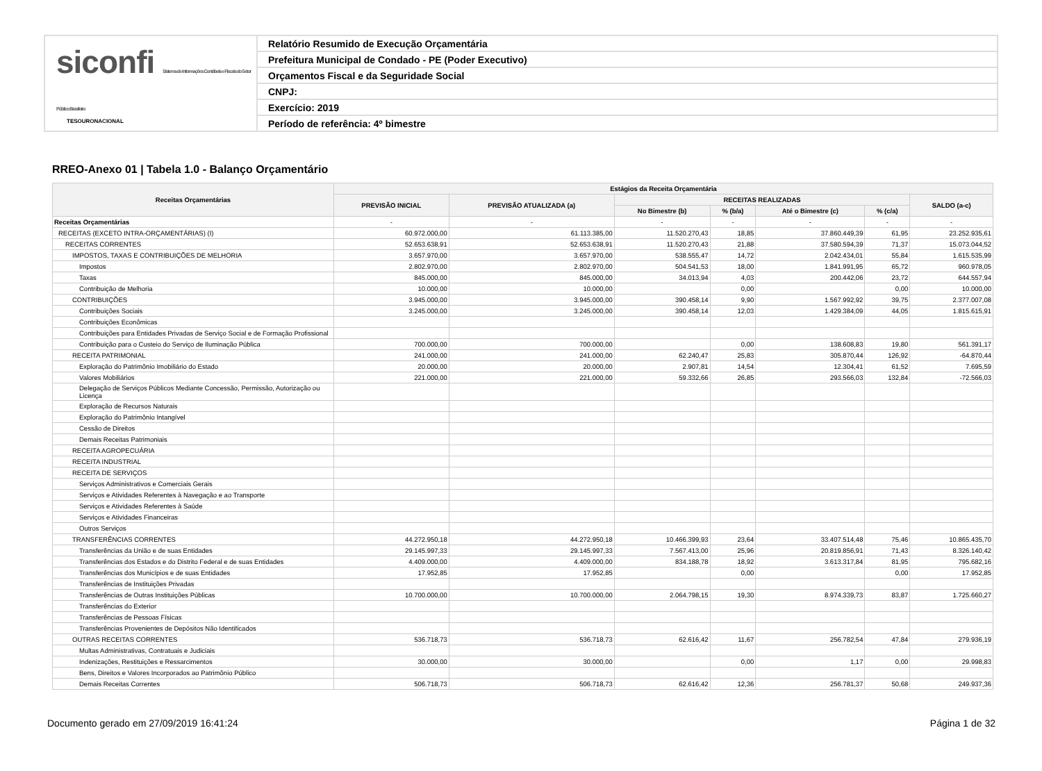siconfi Sistema de Informações Contábeis e Fiscais do Setor Público Brasileiro
TESOURONACIONAL
Relatório Resumido de Execução Orçamentária
Prefeitura Municipal de Condado - PE (Poder Executivo)
Orçamentos Fiscal e da Seguridade Social
CNPJ:
Exercício: 2019
Período de referência: 4º bimestre
RREO-Anexo 01 | Tabela 1.0 - Balanço Orçamentário
| Receitas Orçamentárias | Estágios da Receita Orçamentária | | | | | | |
| --- | --- | --- | --- | --- | --- | --- | --- |
| | PREVISÃO INICIAL | PREVISÃO ATUALIZADA (a) | RECEITAS REALIZADAS | | | | SALDO (a-c) |
| | | | No Bimestre (b) | % (b/a) | Até o Bimestre (c) | % (c/a) | |
| Receitas Orçamentárias | - | - | - | - | - | - | - |
| RECEITAS (EXCETO INTRA-ORÇAMENTÁRIAS) (I) | 60.972.000,00 | 61.113.385,00 | 11.520.270,43 | 18,85 | 37.860.449,39 | 61,95 | 23.252.935,61 |
| RECEITAS CORRENTES | 52.653.638,91 | 52.653.638,91 | 11.520.270,43 | 21,88 | 37.580.594,39 | 71,37 | 15.073.044,52 |
| IMPOSTOS, TAXAS E CONTRIBUIÇÕES DE MELHORIA | 3.657.970,00 | 3.657.970,00 | 538.555,47 | 14,72 | 2.042.434,01 | 55,84 | 1.615.535,99 |
| Impostos | 2.802.970,00 | 2.802.970,00 | 504.541,53 | 18,00 | 1.841.991,95 | 65,72 | 960.978,05 |
| Taxas | 845.000,00 | 845.000,00 | 34.013,94 | 4,03 | 200.442,06 | 23,72 | 644.557,94 |
| Contribuição de Melhoria | 10.000,00 | 10.000,00 | | 0,00 | | 0,00 | 10.000,00 |
| CONTRIBUIÇÕES | 3.945.000,00 | 3.945.000,00 | 390.458,14 | 9,90 | 1.567.992,92 | 39,75 | 2.377.007,08 |
| Contribuições Sociais | 3.245.000,00 | 3.245.000,00 | 390.458,14 | 12,03 | 1.429.384,09 | 44,05 | 1.815.615,91 |
| Contribuições Econômicas | | | | | | | |
| Contribuições para Entidades Privadas de Serviço Social e de Formação Profissional | | | | | | | |
| Contribuição para o Custeio do Serviço de Iluminação Pública | 700.000,00 | 700.000,00 | | 0,00 | 138.608,83 | 19,80 | 561.391,17 |
| RECEITA PATRIMONIAL | 241.000,00 | 241.000,00 | 62.240,47 | 25,83 | 305.870,44 | 126,92 | -64.870,44 |
| Exploração do Patrimônio Imobiliário do Estado | 20.000,00 | 20.000,00 | 2.907,81 | 14,54 | 12.304,41 | 61,52 | 7.695,59 |
| Valores Mobiliários | 221.000,00 | 221.000,00 | 59.332,66 | 26,85 | 293.566,03 | 132,84 | -72.566,03 |
| Delegação de Serviços Públicos Mediante Concessão, Permissão, Autorização ou Licença | | | | | | | |
| Exploração de Recursos Naturais | | | | | | | |
| Exploração do Patrimônio Intangível | | | | | | | |
| Cessão de Direitos | | | | | | | |
| Demais Receitas Patrimoniais | | | | | | | |
| RECEITA AGROPECUÁRIA | | | | | | | |
| RECEITA INDUSTRIAL | | | | | | | |
| RECEITA DE SERVIÇOS | | | | | | | |
| Serviços Administrativos e Comerciais Gerais | | | | | | | |
| Serviços e Atividades Referentes à Navegação e ao Transporte | | | | | | | |
| Serviços e Atividades Referentes à Saúde | | | | | | | |
| Serviços e Atividades Financeiras | | | | | | | |
| Outros Serviços | | | | | | | |
| TRANSFERÊNCIAS CORRENTES | 44.272.950,18 | 44.272.950,18 | 10.466.399,93 | 23,64 | 33.407.514,48 | 75,46 | 10.865.435,70 |
| Transferências da União e de suas Entidades | 29.145.997,33 | 29.145.997,33 | 7.567.413,00 | 25,96 | 20.819.856,91 | 71,43 | 8.326.140,42 |
| Transferências dos Estados e do Distrito Federal e de suas Entidades | 4.409.000,00 | 4.409.000,00 | 834.188,78 | 18,92 | 3.613.317,84 | 81,95 | 795.682,16 |
| Transferências dos Municípios e de suas Entidades | 17.952,85 | 17.952,85 | | 0,00 | | 0,00 | 17.952,85 |
| Transferências de Instituições Privadas | | | | | | | |
| Transferências de Outras Instituições Públicas | 10.700.000,00 | 10.700.000,00 | 2.064.798,15 | 19,30 | 8.974.339,73 | 83,87 | 1.725.660,27 |
| Transferências do Exterior | | | | | | | |
| Transferências de Pessoas Físicas | | | | | | | |
| Transferências Provenientes de Depósitos Não Identificados | | | | | | | |
| OUTRAS RECEITAS CORRENTES | 536.718,73 | 536.718,73 | 62.616,42 | 11,67 | 256.782,54 | 47,84 | 279.936,19 |
| Multas Administrativas, Contratuais e Judiciais | | | | | | | |
| Indenizações, Restituições e Ressarcimentos | 30.000,00 | 30.000,00 | | 0,00 | 1,17 | 0,00 | 29.998,83 |
| Bens, Direitos e Valores Incorporados ao Patrimônio Público | | | | | | | |
| Demais Receitas Correntes | 506.718,73 | 506.718,73 | 62.616,42 | 12,36 | 256.781,37 | 50,68 | 249.937,36 |
Documento gerado em 27/09/2019 16:41:24 Página 1 de 32